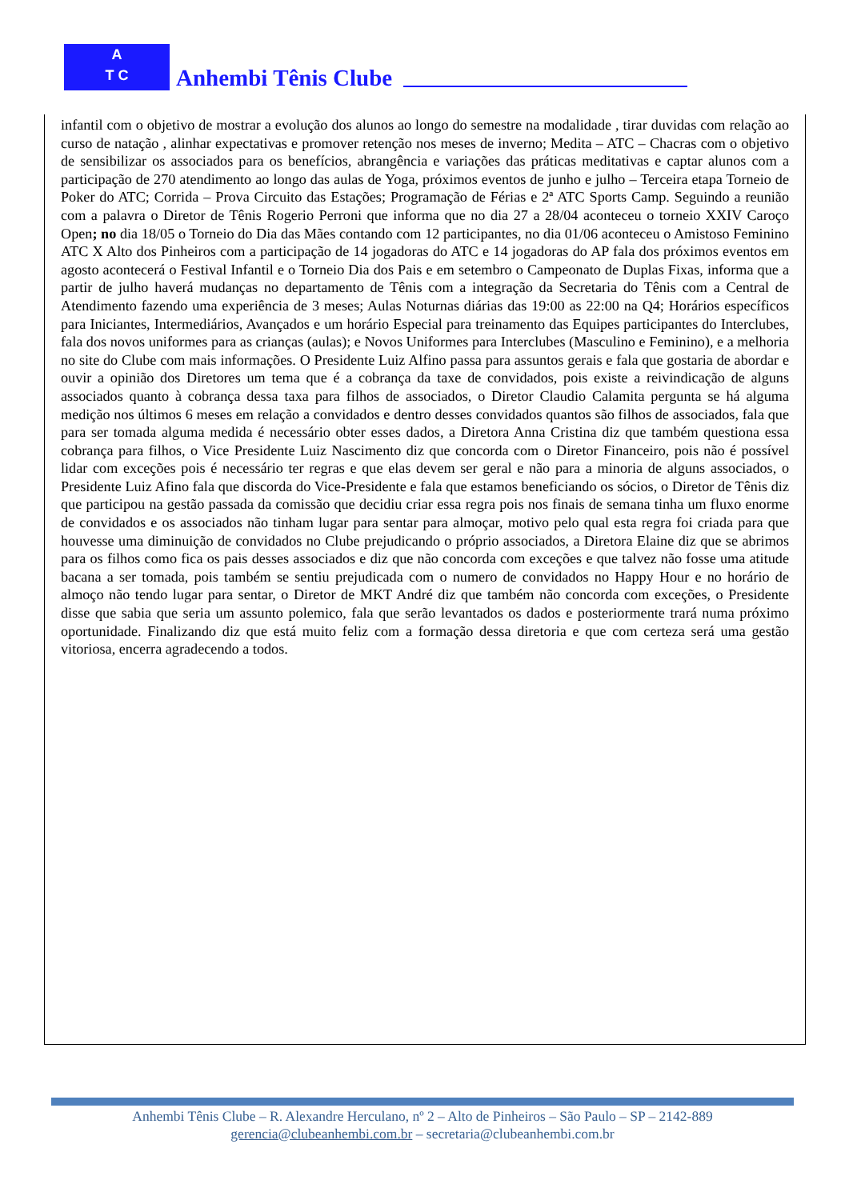A
T C
Anhembi Tênis Clube
infantil com o objetivo de mostrar a evolução dos alunos ao longo do semestre na modalidade , tirar duvidas com relação ao curso de natação , alinhar expectativas e promover retenção nos meses de inverno; Medita – ATC – Chacras com o objetivo de sensibilizar os associados para os benefícios, abrangência e variações das práticas meditativas e captar alunos com a participação de 270 atendimento ao longo das aulas de Yoga, próximos eventos de junho e julho – Terceira etapa Torneio de Poker do ATC; Corrida – Prova Circuito das Estações; Programação de Férias e 2ª ATC Sports Camp. Seguindo a reunião com a palavra o Diretor de Tênis Rogerio Perroni que informa que no dia 27 a 28/04 aconteceu o torneio XXIV Caroço Open; no dia 18/05 o Torneio do Dia das Mães contando com 12 participantes, no dia 01/06 aconteceu o Amistoso Feminino ATC X Alto dos Pinheiros com a participação de 14 jogadoras do ATC e 14 jogadoras do AP fala dos próximos eventos em agosto acontecerá o Festival Infantil e o Torneio Dia dos Pais e em setembro o Campeonato de Duplas Fixas, informa que a partir de julho haverá mudanças no departamento de Tênis com a integração da Secretaria do Tênis com a Central de Atendimento fazendo uma experiência de 3 meses; Aulas Noturnas diárias das 19:00 as 22:00 na Q4; Horários específicos para Iniciantes, Intermediários, Avançados e um horário Especial para treinamento das Equipes participantes do Interclubes, fala dos novos uniformes para as crianças (aulas); e Novos Uniformes para Interclubes (Masculino e Feminino), e a melhoria no site do Clube com mais informações. O Presidente Luiz Alfino passa para assuntos gerais e fala que gostaria de abordar e ouvir a opinião dos Diretores um tema que é a cobrança da taxe de convidados, pois existe a reivindicação de alguns associados quanto à cobrança dessa taxa para filhos de associados, o Diretor Claudio Calamita pergunta se há alguma medição nos últimos 6 meses em relação a convidados e dentro desses convidados quantos são filhos de associados, fala que para ser tomada alguma medida é necessário obter esses dados, a Diretora Anna Cristina diz que também questiona essa cobrança para filhos, o Vice Presidente Luiz Nascimento diz que concorda com o Diretor Financeiro, pois não é possível lidar com exceções pois é necessário ter regras e que elas devem ser geral e não para a minoria de alguns associados, o Presidente Luiz Afino fala que discorda do Vice-Presidente e fala que estamos beneficiando os sócios, o Diretor de Tênis diz que participou na gestão passada da comissão que decidiu criar essa regra pois nos finais de semana tinha um fluxo enorme de convidados e os associados não tinham lugar para sentar para almoçar, motivo pelo qual esta regra foi criada para que houvesse uma diminuição de convidados no Clube prejudicando o próprio associados, a Diretora Elaine diz que se abrimos para os filhos como fica os pais desses associados e diz que não concorda com exceções e que talvez não fosse uma atitude bacana a ser tomada, pois também se sentiu prejudicada com o numero de convidados no Happy Hour e no horário de almoço não tendo lugar para sentar, o Diretor de MKT André diz que também não concorda com exceções, o Presidente disse que sabia que seria um assunto polemico, fala que serão levantados os dados e posteriormente trará numa próximo oportunidade. Finalizando diz que está muito feliz com a formação dessa diretoria e que com certeza será uma gestão vitoriosa, encerra agradecendo a todos.
Anhembi Tênis Clube – R. Alexandre Herculano, nº 2 – Alto de Pinheiros – São Paulo – SP – 2142-889
gerencia@clubeanhembi.com.br – secretaria@clubeanhembi.com.br